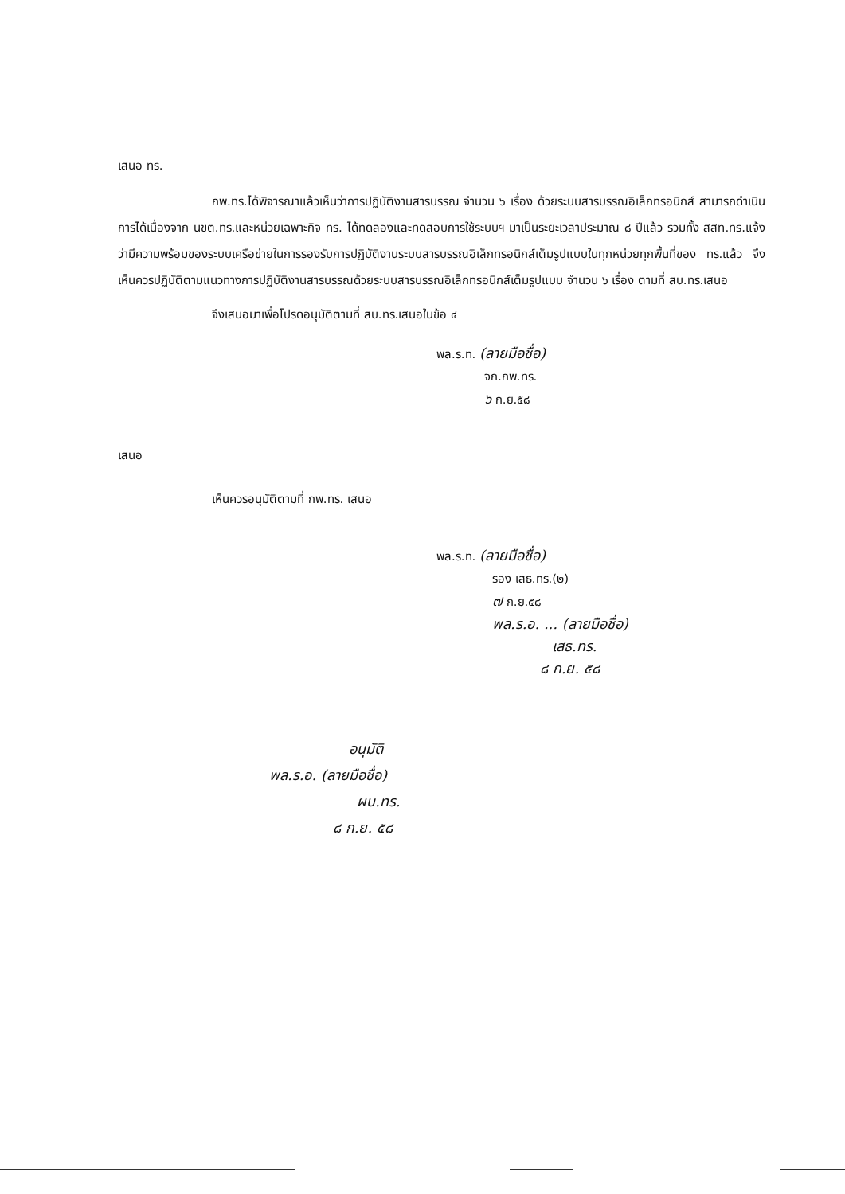เสนอ ทร.
กพ.ทร.ได้พิจารณาแล้วเห็นว่าการปฏิบัติงานสารบรรณ จำนวน ๖ เรื่อง ด้วยระบบสารบรรณอิเล็กทรอนิกส์ สามารถดำเนินการได้เนื่องจาก นขต.ทร.และหน่วยเฉพาะกิจ ทร. ได้ทดลองและทดสอบการใช้ระบบฯ มาเป็นระยะเวลาประมาณ ๘ ปีแล้ว รวมทั้ง สสท.ทร.แจ้งว่ามีความพร้อมของระบบเครือข่ายในการรองรับการปฏิบัติงานระบบสารบรรณอิเล็กทรอนิกส์เต็มรูปแบบในทุกหน่วยทุกพื้นที่ของ ทร.แล้ว จึงเห็นควรปฏิบัติตามแนวทางการปฏิบัติงานสารบรรณด้วยระบบสารบรรณอิเล็กทรอนิกส์เต็มรูปแบบ จำนวน ๖ เรื่อง ตามที่ สบ.ทร.เสนอ
จึงเสนอมาเพื่อโปรดอนุมัติตามที่ สบ.ทร.เสนอในข้อ ๔
พล.ร.ท. (ลายมือชื่อ)
จก.กพ.ทร.
๖ ก.ย.๕๘
เสนอ
เห็นควรอนุมัติตามที่ กพ.ทร. เสนอ
พล.ร.ท. (ลายมือชื่อ)
รอง เสธ.ทร.(๒)
๗ ก.ย.๕๘
พล.ร.อ. ... (ลายมือชื่อ)
เสธ.ทร.
๘ ก.ย. ๕๘
อนุมัติ
พล.ร.อ. (ลายมือชื่อ)
ผบ.ทร.
๘ ก.ย. ๕๘